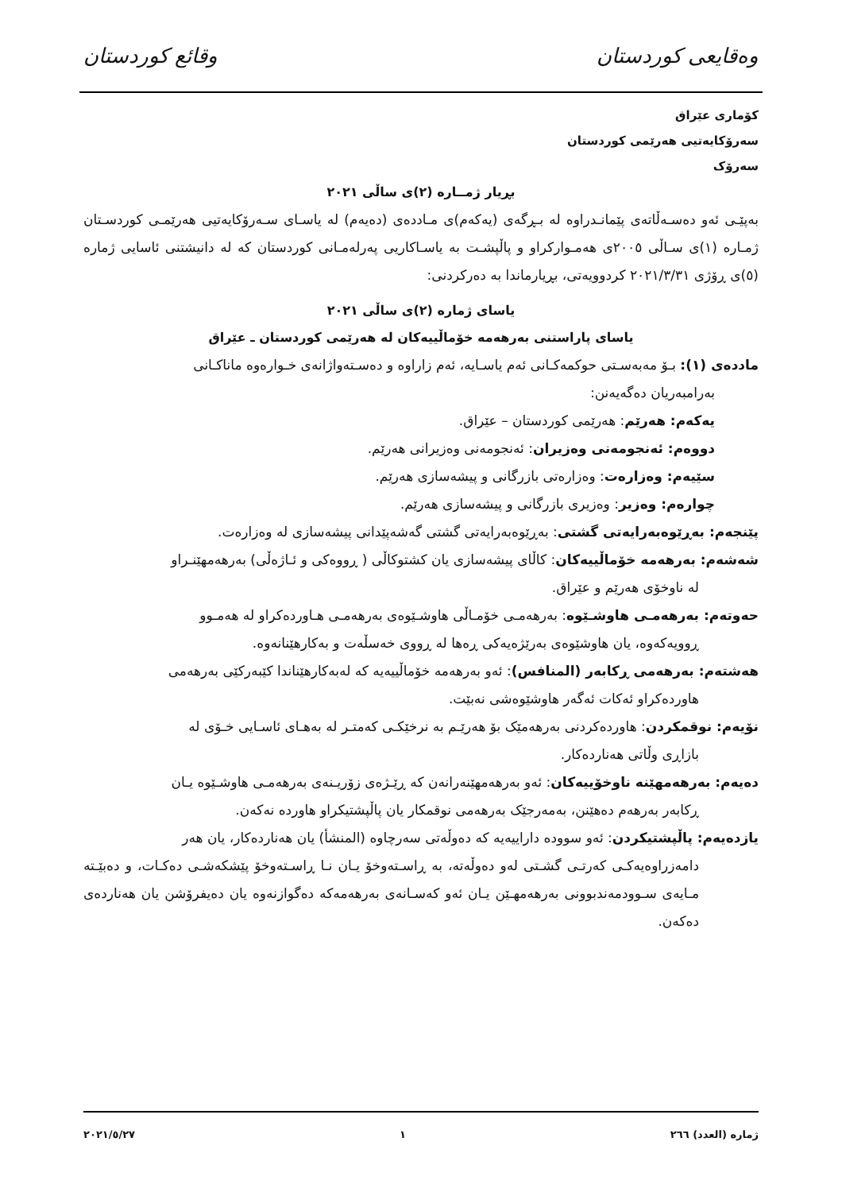وەقایعی کوردستان وقائع کوردستان
کۆماری عێراق
سەرۆکایەتیی هەرێمی کوردستان
سەرۆک
بڕیار ژمــارە (٢)ی ساڵی ٢٠٢١
بەپێـی ئەو دەسـەڵاتەی پێمانـدراوە لە بـڕگەی (یەکەم)ی مـاددەی (دەیەم) لە یاسـای سـەرۆکایەتیی هەرێمـی کوردسـتان ژمـارە (١)ی سـاڵی ٢٠٠٥ی هەمـوارکراو و پاڵپشـت بە یاسـاکاریی پەرلەمـانی کوردستان کە لە دانیشتنی ئاسایی ژمارە (٥)ی ڕۆژی ٢٠٢١/٣/٣١ کردوویەتی، بڕیارماندا بە دەرکردنی:
یاسای ژمارە (٢)ی ساڵی ٢٠٢١
یاسای پاراستنی بەرهەمە خۆماڵییەکان لە هەرێمی کوردستان ـ عێراق
ماددەی (١): بـۆ مەبەسـتی حوکمەکـانی ئەم یاسـایە، ئەم زاراوە و دەسـتەواژانەی خـوارەوە ماناکـانی
بەرامبەریان دەگەیەنن:
یەکەم: هەرێم: هەرێمی کوردستان – عێراق.
دووەم: ئەنجومەنی وەزیران: ئەنجومەنی وەزیرانی هەرێم.
سێیەم: وەزارەت: وەزارەتی بازرگانی و پیشەسازی هەرێم.
چوارەم: وەزیر: وەزیری بازرگانی و پیشەسازی هەرێم.
پێنجەم: بەڕێوەبەرایەتی گشتی: بەڕێوەبەرایەتی گشتی گەشەپێدانی پیشەسازی لە وەزارەت.
شەشەم: بەرهەمە خۆماڵییەکان: کاڵای پیشەسازی یان کشتوکاڵی ( ڕووەکی و ئـاژەڵی) بەرهەمهێنـراو
لە ناوخۆی هەرێم و عێراق.
حەوتەم: بەرهەمـی هاوشـێوە: بەرهەمـی خۆمـاڵی هاوشـێوەی بەرهەمـی هـاوردەکراو لە هەمـوو
ڕوویەکەوە، یان هاوشێوەی بەرێژەیەکی ڕەها لە ڕووی خەسڵەت و بەکارهێنانەوە.
هەشتەم: بەرهەمی ڕکابەر (المنافس): ئەو بەرهەمە خۆماڵییەیە کە لەبەکارهێناندا کێبەرکێی بەرهەمی
هاوردەکراو ئەکات ئەگەر هاوشێوەشی نەبێت.
نۆیەم: نوقمکردن: هاوردەکردنی بەرهەمێک بۆ هەرێـم بە نرخێکـی کەمتـر لە بەهـای ئاسـایی خـۆی لە
بازاڕی وڵاتی هەناردەکار.
دەیەم: بەرهەمهێنە ناوخۆییەکان: ئەو بەرهەمهێنەرانەن کە ڕێـژەی زۆریـنەی بەرهەمـی هاوشـێوە یـان
ڕکابەر بەرهەم دەهێنن، بەمەرجێک بەرهەمی نوقمکار یان پاڵپشتیکراو هاوردە نەکەن.
یازدەیەم: پاڵپشتیکردن: ئەو سوودە داراییەیە کە دەوڵەتی سەرچاوە (المنشأ) یان هەناردەکار، یان هەر
دامەزراوەیەکـی کەرتـی گشـتی لەو دەوڵەتە، بە ڕاسـتەوخۆ یـان نـا ڕاسـتەوخۆ پێشکەشـی دەکـات، و دەبێـتە مـایەی سـوودمەندبوونی بەرهەمهـێن یـان ئەو کەسـانەی بەرهەمەکە دەگوازنەوە یان دەیفرۆشن یان هەناردەی دەکەن.
ژمارە (العدد) ٢٦٦ ١ ٢٠٢١/٥/٢٧